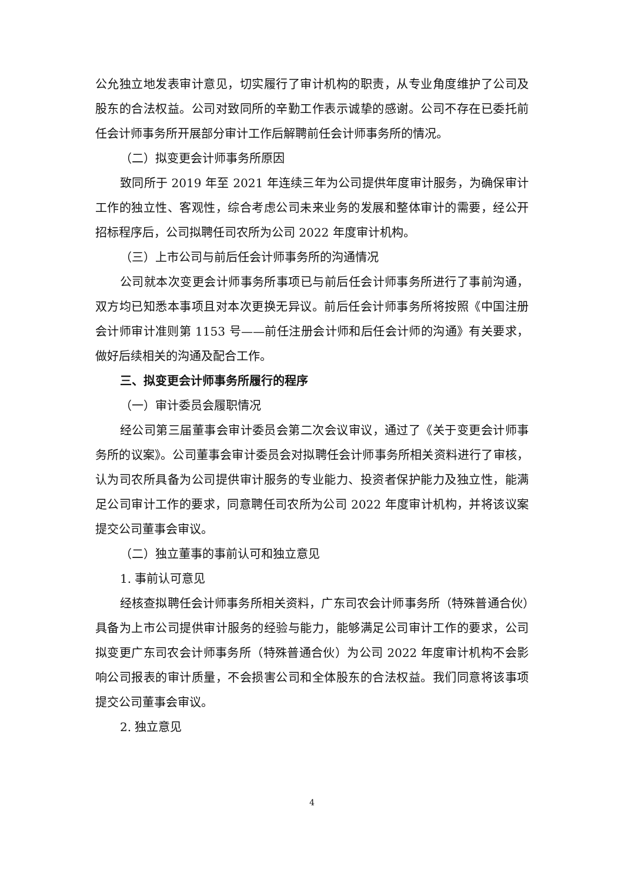公允独立地发表审计意见，切实履行了审计机构的职责，从专业角度维护了公司及股东的合法权益。公司对致同所的辛勤工作表示诚挚的感谢。公司不存在已委托前任会计师事务所开展部分审计工作后解聘前任会计师事务所的情况。
（二）拟变更会计师事务所原因
致同所于 2019 年至 2021 年连续三年为公司提供年度审计服务，为确保审计工作的独立性、客观性，综合考虑公司未来业务的发展和整体审计的需要，经公开招标程序后，公司拟聘任司农所为公司 2022 年度审计机构。
（三）上市公司与前后任会计师事务所的沟通情况
公司就本次变更会计师事务所事项已与前后任会计师事务所进行了事前沟通，双方均已知悉本事项且对本次更换无异议。前后任会计师事务所将按照《中国注册会计师审计准则第 1153 号——前任注册会计师和后任会计师的沟通》有关要求，做好后续相关的沟通及配合工作。
三、拟变更会计师事务所履行的程序
（一）审计委员会履职情况
经公司第三届董事会审计委员会第二次会议审议，通过了《关于变更会计师事务所的议案》。公司董事会审计委员会对拟聘任会计师事务所相关资料进行了审核，认为司农所具备为公司提供审计服务的专业能力、投资者保护能力及独立性，能满足公司审计工作的要求，同意聘任司农所为公司 2022 年度审计机构，并将该议案提交公司董事会审议。
（二）独立董事的事前认可和独立意见
1. 事前认可意见
经核查拟聘任会计师事务所相关资料，广东司农会计师事务所（特殊普通合伙）具备为上市公司提供审计服务的经验与能力，能够满足公司审计工作的要求，公司拟变更广东司农会计师事务所（特殊普通合伙）为公司 2022 年度审计机构不会影响公司报表的审计质量，不会损害公司和全体股东的合法权益。我们同意将该事项提交公司董事会审议。
2. 独立意见
4